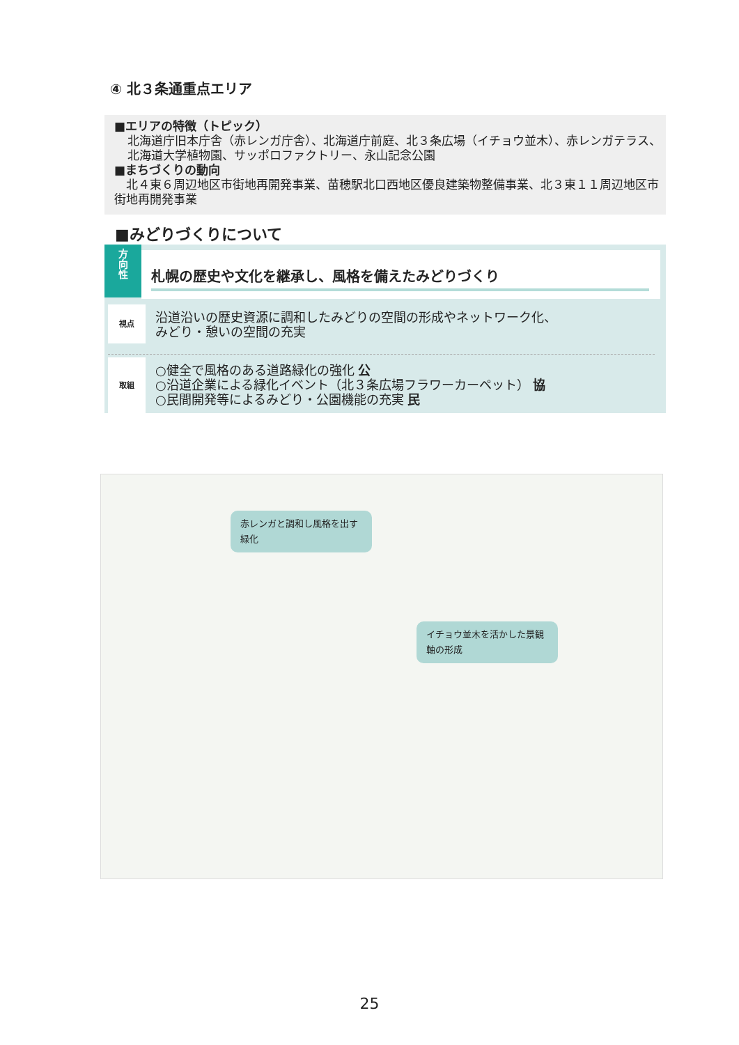④ 北３条通重点エリア
■エリアの特徴（トピック）
北海道庁旧本庁舎（赤レンガ庁舎）、北海道庁前庭、北３条広場（イチョウ並木）、赤レンガテラス、北海道大学植物園、サッポロファクトリー、永山記念公園
■まちづくりの動向
　北４東６周辺地区市街地再開発事業、苗穂駅北口西地区優良建築物整備事業、北３東１１周辺地区市街地再開発事業
■みどりづくりについて
方
向
性
札幌の歴史や文化を継承し、風格を備えたみどりづくり
視点
沿道沿いの歴史資源に調和したみどりの空間の形成やネットワーク化、
みどり・憩いの空間の充実
取組
○健全で風格のある道路緑化の強化 公
○沿道企業による緑化イベント（北３条広場フラワーカーペット） 協
○民間開発等によるみどり・公園機能の充実 民
赤レンガと調和し風格を出す緑化
イチョウ並木を活かした景観軸の形成
25